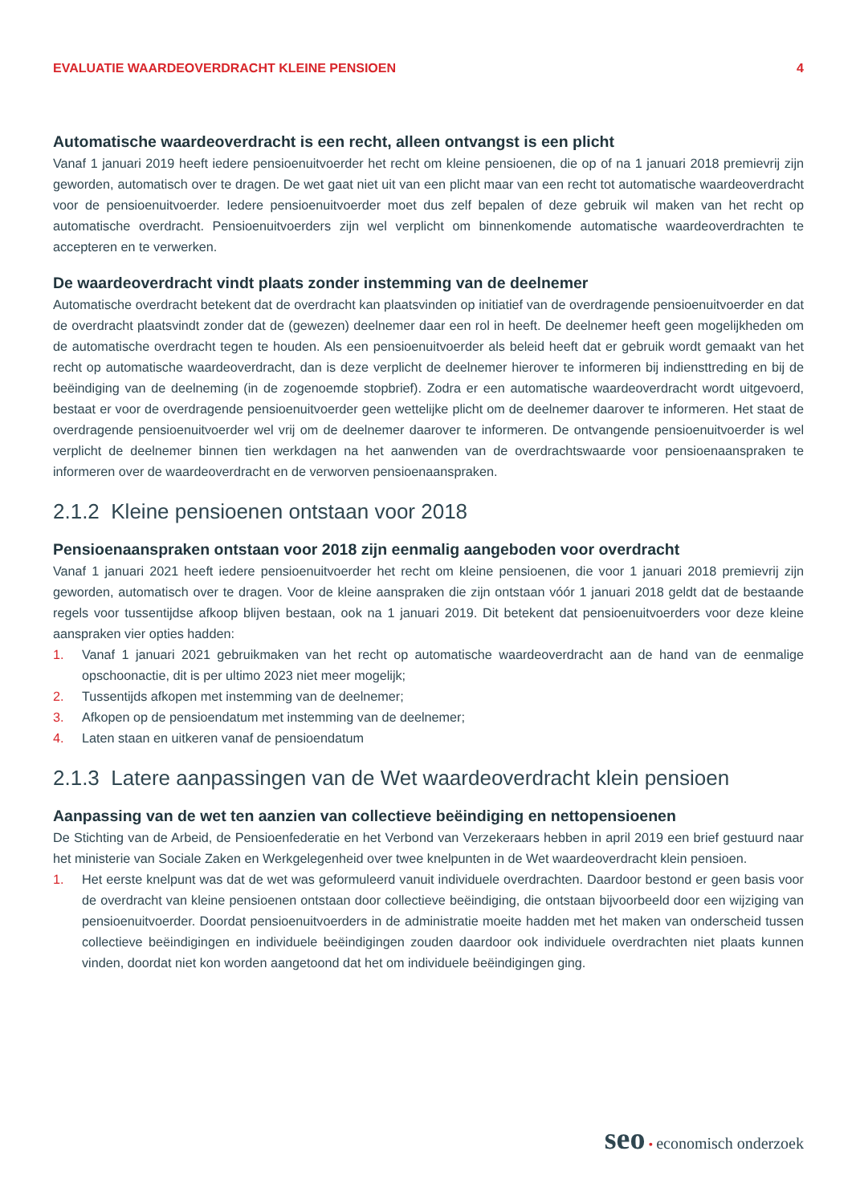EVALUATIE WAARDEOVERDRACHT KLEINE PENSIOEN 4
Automatische waardeoverdracht is een recht, alleen ontvangst is een plicht
Vanaf 1 januari 2019 heeft iedere pensioenuitvoerder het recht om kleine pensioenen, die op of na 1 januari 2018 premievrij zijn geworden, automatisch over te dragen. De wet gaat niet uit van een plicht maar van een recht tot automatische waardeoverdracht voor de pensioenuitvoerder. Iedere pensioenuitvoerder moet dus zelf bepalen of deze gebruik wil maken van het recht op automatische overdracht. Pensioenuitvoerders zijn wel verplicht om binnenkomende automatische waardeoverdrachten te accepteren en te verwerken.
De waardeoverdracht vindt plaats zonder instemming van de deelnemer
Automatische overdracht betekent dat de overdracht kan plaatsvinden op initiatief van de overdragende pensioenuitvoerder en dat de overdracht plaatsvindt zonder dat de (gewezen) deelnemer daar een rol in heeft. De deelnemer heeft geen mogelijkheden om de automatische overdracht tegen te houden. Als een pensioenuitvoerder als beleid heeft dat er gebruik wordt gemaakt van het recht op automatische waardeoverdracht, dan is deze verplicht de deelnemer hierover te informeren bij indiensttreding en bij de beëindiging van de deelneming (in de zogenoemde stopbrief). Zodra er een automatische waardeoverdracht wordt uitgevoerd, bestaat er voor de overdragende pensioenuitvoerder geen wettelijke plicht om de deelnemer daarover te informeren. Het staat de overdragende pensioenuitvoerder wel vrij om de deelnemer daarover te informeren. De ontvangende pensioenuitvoerder is wel verplicht de deelnemer binnen tien werkdagen na het aanwenden van de overdrachtswaarde voor pensioenaanspraken te informeren over de waardeoverdracht en de verworven pensioenaanspraken.
2.1.2 Kleine pensioenen ontstaan voor 2018
Pensioenaanspraken ontstaan voor 2018 zijn eenmalig aangeboden voor overdracht
Vanaf 1 januari 2021 heeft iedere pensioenuitvoerder het recht om kleine pensioenen, die voor 1 januari 2018 premievrij zijn geworden, automatisch over te dragen. Voor de kleine aanspraken die zijn ontstaan vóór 1 januari 2018 geldt dat de bestaande regels voor tussentijdse afkoop blijven bestaan, ook na 1 januari 2019. Dit betekent dat pensioenuitvoerders voor deze kleine aanspraken vier opties hadden:
1. Vanaf 1 januari 2021 gebruikmaken van het recht op automatische waardeoverdracht aan de hand van de eenmalige opschoonactie, dit is per ultimo 2023 niet meer mogelijk;
2. Tussentijds afkopen met instemming van de deelnemer;
3. Afkopen op de pensioendatum met instemming van de deelnemer;
4. Laten staan en uitkeren vanaf de pensioendatum
2.1.3 Latere aanpassingen van de Wet waardeoverdracht klein pensioen
Aanpassing van de wet ten aanzien van collectieve beëindiging en nettopensioenen
De Stichting van de Arbeid, de Pensioenfederatie en het Verbond van Verzekeraars hebben in april 2019 een brief gestuurd naar het ministerie van Sociale Zaken en Werkgelegenheid over twee knelpunten in de Wet waardeoverdracht klein pensioen.
1. Het eerste knelpunt was dat de wet was geformuleerd vanuit individuele overdrachten. Daardoor bestond er geen basis voor de overdracht van kleine pensioenen ontstaan door collectieve beëindiging, die ontstaan bijvoorbeeld door een wijziging van pensioenuitvoerder. Doordat pensioenuitvoerders in de administratie moeite hadden met het maken van onderscheid tussen collectieve beëindigingen en individuele beëindigingen zouden daardoor ook individuele overdrachten niet plaats kunnen vinden, doordat niet kon worden aangetoond dat het om individuele beëindigingen ging.
seo • economisch onderzoek